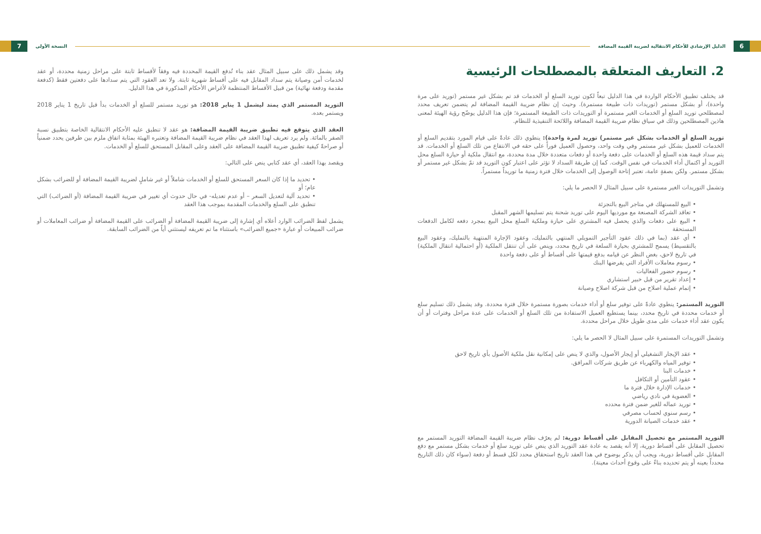7
النسخة الأولى
وقد يشمل ذلك على سبيل المثال عقد بناء تُدفع القيمة المحددة فيه وفقاً لأقساط ثابتة على مراحل زمنية محددة، أو عقد لخدمات أمن وصيانة يتم سداد المقابل فيه على أقساط شهرية ثابتة. ولا تعد العقود التي يتم سدادها على دفعتين فقط (كدفعة مقدمة ودفعة نهائية) من قبيل الأقساط المنتظمة لأغراض الأحكام المذكورة في هذا الدليل.
التوريد المستمر الذي يمتد ليشمل 1 يناير 2018: هو توريد مستمر للسلع أو الخدمات بدأ قبل تاريخ 1 يناير 2018 ويستمر بعده.
العقد الذي يتوقع فيه تطبيق ضريبة القيمة المضافة: هو عقد لا تنطبق عليه الأحكام الانتقالية الخاصة بتطبيق نسبة الصفر بالمائة. ولم يرد تعريف لهذا العقد في نظام ضريبة القيمة المضافة وتعتبره الهيئة بمثابة اتفاق ملزم بين طرفين يحدد ضمنياً أو صراحةً كيفية تطبيق ضريبة القيمة المضافة على العقد وعلى المقابل المستحق للسلع أو الخدمات.
ويقصد بهذا العقد، أي عقد كتابي ينص على التالي:
• تحديد ما إذا كان السعر المستحق للسلع أو الخدمات شاملاً أو غير شاملٍ لضريبة القيمة المضافة أو للضرائب بشكل عام؛ أو
• تحديد آلية لتعديل السعر – أو عدم تعديله- في حال حدوث أي تغيير في ضريبة القيمة المضافة (أو الضرائب) التي تنطبق على السلع والخدمات المقدمة بموجب هذا العقد
يشمل لفظ الضرائب الوارد أعلاه أي إشارة إلى ضريبة القيمة المضافة أو الضرائب على القيمة المضافة أو ضرائب المعاملات أو ضرائب المبيعات أو عبارة «جميع الضرائب» باستثناء ما تم تعريفه ليستثني أياً من الضرائب السابقة.
الدليل الإرشادي للأحكام الانتقالية لضريبة القيمة المضافة
6
2. التعاريف المتعلقة بالمصطلحات الرئيسية
قد يختلف تطبيق الأحكام الواردة في هذا الدليل تبعاً لكون توريد السلع أو الخدمات قد تم بشكل غير مستمر (توريد على مرة واحدة)، أو بشكل مستمر (توريدات ذات طبيعة مستمرة). وحيث إن نظام ضريبة القيمة المضافة لم يتضمن تعريف محدد لمصطلحي توريد السلع أو الخدمات الغير مستمرة أو التوريدات ذات الطبيعة المستمرة؛ فإن هذا الدليل يوضّح رؤية الهيئة لمعنى هاذين المصطلحين وذلك في سياق نظام ضريبة القيمة المضافة واللائحة التنفيذية للنظام.
توريد السلع أو الخدمات بشكل غير مستمر) توريد لمرة واحدة): ينطوي ذلك عادةً على قيام المورد بتقديم السلع أو الخدمات للعميل بشكل غير مستمر وفي وقت واحد، وحصول العميل فوراً على حقه في الانتفاع من تلك السلع أو الخدمات. قد يتم سداد قيمة هذه السلع أو الخدمات على دفعة واحدة أو دفعات متعددة خلال مدة محددة، مع انتقال ملكية أو حيازة السلع محل التوريد أو اكتمال أداء الخدمات في نفس الوقت. كما إن طريقة السداد لا تؤثر على اعتبار كون التوريد قد تمّ بشكل غير مستمر أو بشكل مستمر. ولكن بصفةٍ عامة، تعتبر إتاحة الوصول إلى الخدمات خلال فترة زمنية ما توريداً مستمراً.
وتشمل التوريدات الغير مستمرة على سبيل المثال لا الحصر ما يلي:
• البيع للمستهلك في متاجر البيع بالتجزئة
• تعاقد الشركة المصنعة مع مورديها اليوم على توريد شحنة يتم تسليمها الشهر المقبل
• البيع على دفعات والذي يحصل فيه المشتري على حيازة وملكية السلع محل البيع بمجرد دفعه لكامل الدفعات المستحقة
• أي عقد (بما في ذلك عقود التأجير التمويلي المنتهي بالتمليك، وعقود الإجارة المنتهية بالتمليك، وعقود البيع بالتقسيط) يسمح للمشتري بحيازة السلعة في تاريخ محدد، وينص على أن تنتقل الملكية (أو احتمالية انتقال الملكية) في تاريخ لاحق، بغض النظر عن قيامه بدفع قيمتها على أقساط أو على دفعة واحدة
• رسوم معاملات الأفراد التي يفرضها البنك
• رسوم حضور الفعاليات
• إعداد تقرير من قبل خبير استشاري
• إتمام عملية اصلاح من قبل شركة اصلاح وصيانة
التوريد المستمر: ينطوي عادةً على توفير سلع أو أداء خدمات بصورة مستمرة خلال فترة محددة. وقد يشمل ذلك تسليم سلع أو خدمات محددة في تاريخ محدد، بينما يستطيع العميل الاستفادة من تلك السلع أو الخدمات على عدة مراحل وفترات أو أن يكون عقد أداء خدمات على مدى طويل خلال مراحل محددة.
وتشمل التوريدات المستمرة على سبيل المثال لا الحصر ما يلي:
• عقد الإيجار التشغيلي أو إيجار الأصول، والذي لا ينص على إمكانية نقل ملكية الأصول بأي تاريخ لاحق
• توفير المياه والكهرباء عن طريق شركات المرافق.
• خدمات البنا
• عقود التأمين أو التكافل
• خدمات الإدارة خلال فترة ما
• العضوية في نادي رياضي
• توريد عماله للغير ضمن فترة محدده
• رسم سنوي لحساب مصرفي
• عقد خدمات الصيانة الدورية
التوريد المستمر مع تحصيل المقابل على أقساط دورية: لم يعرّف نظام ضريبة القيمة المضافة التوريد المستمر مع تحصيل المقابل على أقساط دورية، إلا أنه يقصد به عادة عقد التوريد الذي ينص على توريد سلع أو خدمات بشكل مستمر مع دفع المقابل على أقساط دورية، ويجب أن يذكر بوضوح في هذا العقد تاريخ استحقاق محدد لكل قسط أو دفعة (سواء كان ذلك التاريخ محدداً بعينه أو يتم تحديده بناءً على وقوع أحداث معينة).